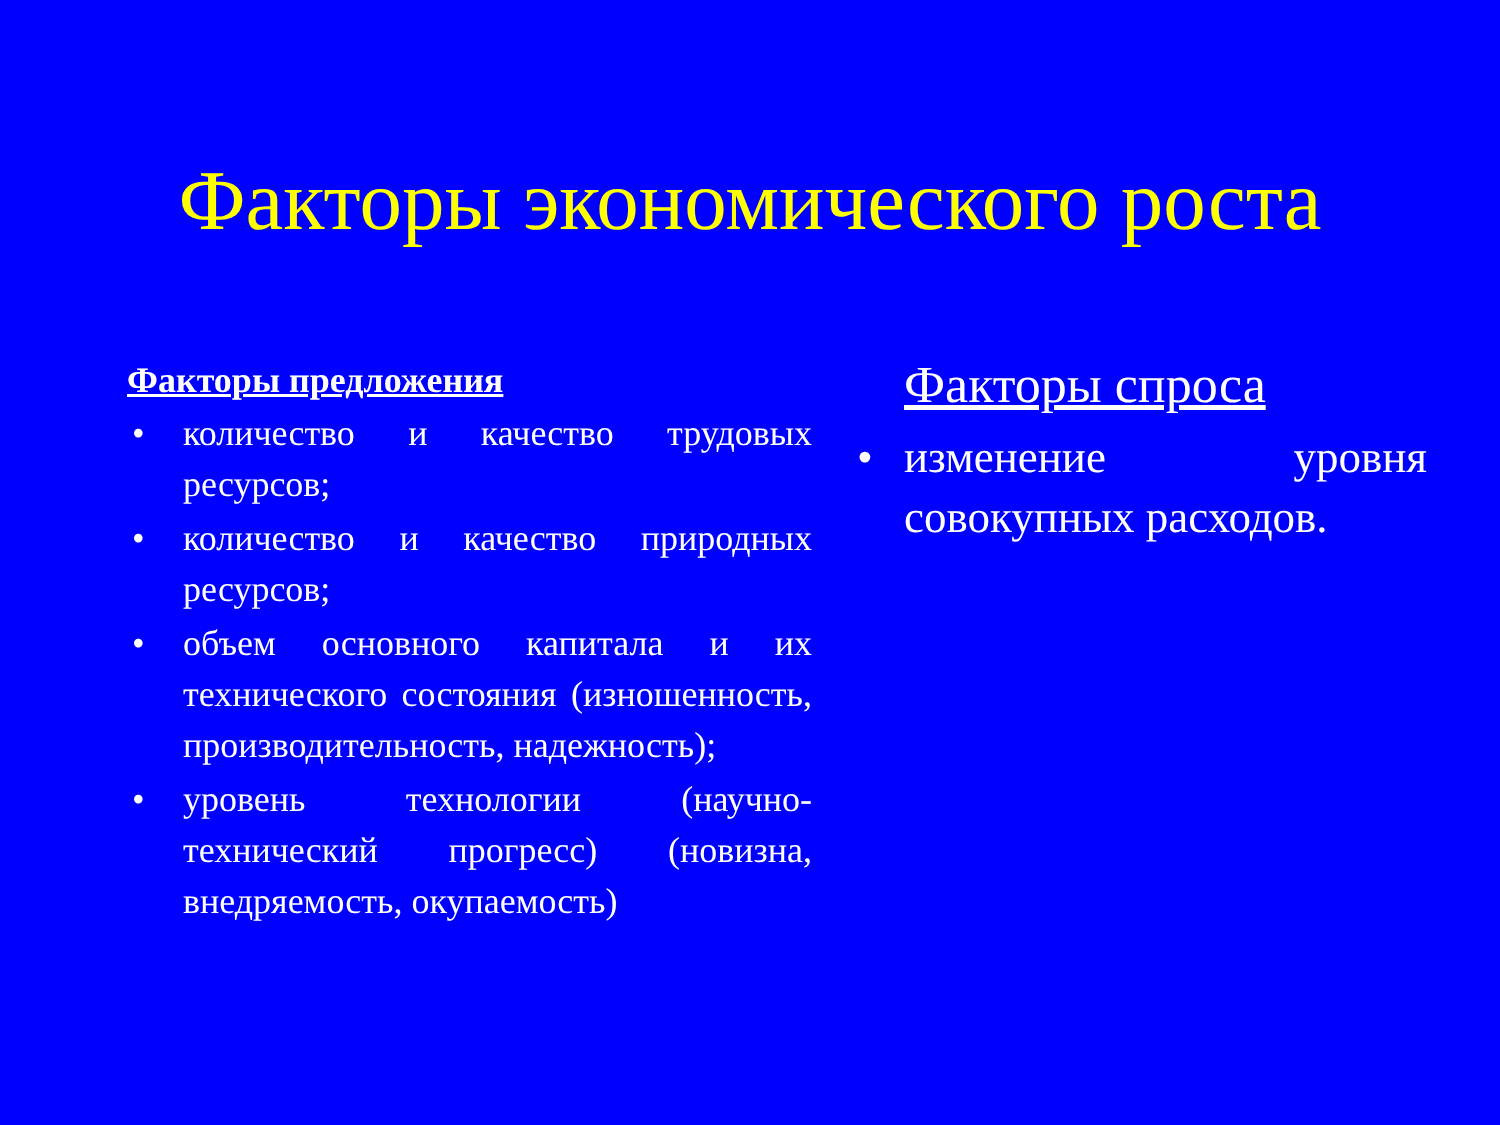Факторы экономического роста
Факторы предложения
• количество и качество трудовых ресурсов;
• количество и качество природных ресурсов;
• объем основного капитала и их технического состояния (изношенность, производительность, надежность);
• уровень технологии (научно-технический прогресс) (новизна, внедряемость, окупаемость)
Факторы спроса
• изменение уровня совокупных расходов.